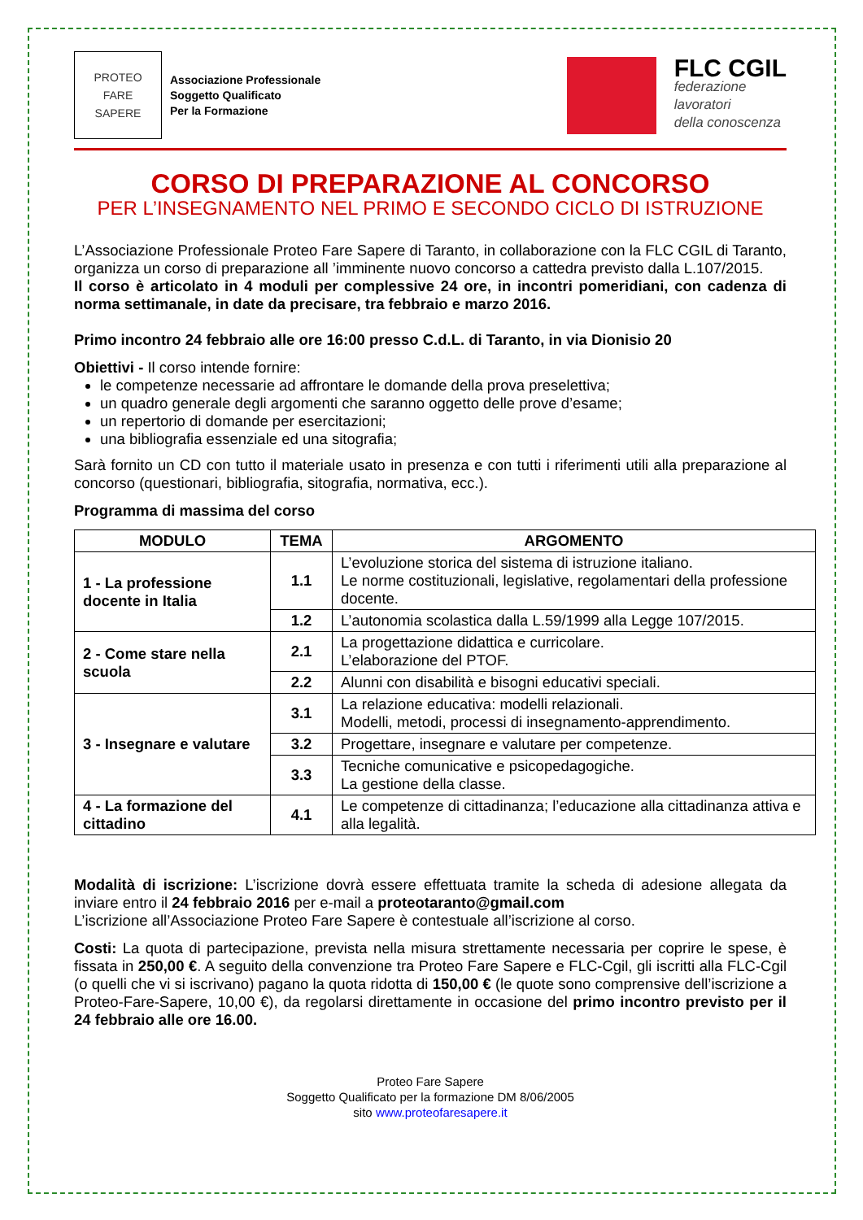PROTEO
FARE
SAPERE
Associazione Professionale
Soggetto Qualificato
Per la Formazione
FLC CGIL
federazione
lavoratori
della conoscenza
CORSO DI PREPARAZIONE AL CONCORSO
PER L’INSEGNAMENTO NEL PRIMO E SECONDO CICLO DI ISTRUZIONE
L’Associazione Professionale Proteo Fare Sapere di Taranto, in collaborazione con la FLC CGIL di Taranto, organizza un corso di preparazione all ’imminente nuovo concorso a cattedra previsto dalla L.107/2015.
Il corso è articolato in 4 moduli per complessive 24 ore, in incontri pomeridiani, con cadenza di norma settimanale, in date da precisare, tra febbraio e marzo 2016.
Primo incontro 24 febbraio alle ore 16:00 presso C.d.L. di Taranto, in via Dionisio 20
Obiettivi - Il corso intende fornire:
le competenze necessarie ad affrontare le domande della prova preselettiva;
un quadro generale degli argomenti che saranno oggetto delle prove d’esame;
un repertorio di domande per esercitazioni;
una bibliografia essenziale ed una sitografia;
Sarà fornito un CD con tutto il materiale usato in presenza e con tutti i riferimenti utili alla preparazione al concorso (questionari, bibliografia, sitografia, normativa, ecc.).
Programma di massima del corso
| MODULO | TEMA | ARGOMENTO |
| --- | --- | --- |
| 1 - La professione docente in Italia | 1.1 | L’evoluzione storica del sistema di istruzione italiano. Le norme costituzionali, legislative, regolamentari della professione docente. |
| | 1.2 | L’autonomia scolastica dalla L.59/1999 alla Legge 107/2015. |
| 2 - Come stare nella scuola | 2.1 | La progettazione didattica e curricolare. L’elaborazione del PTOF. |
| | 2.2 | Alunni con disabilità e bisogni educativi speciali. |
| 3 - Insegnare e valutare | 3.1 | La relazione educativa: modelli relazionali. Modelli, metodi, processi di insegnamento-apprendimento. |
| | 3.2 | Progettare, insegnare e valutare per competenze. |
| | 3.3 | Tecniche comunicative e psicopedagogiche. La gestione della classe. |
| 4 - La formazione del cittadino | 4.1 | Le competenze di cittadinanza; l’educazione alla cittadinanza attiva e alla legalità. |
Modalità di iscrizione: L’iscrizione dovrà essere effettuata tramite la scheda di adesione allegata da inviare entro il 24 febbraio 2016 per e-mail a proteotaranto@gmail.com
L’iscrizione all’Associazione Proteo Fare Sapere è contestuale all’iscrizione al corso.
Costi: La quota di partecipazione, prevista nella misura strettamente necessaria per coprire le spese, è fissata in 250,00 €. A seguito della convenzione tra Proteo Fare Sapere e FLC-Cgil, gli iscritti alla FLC-Cgil (o quelli che vi si iscrivano) pagano la quota ridotta di 150,00 € (le quote sono comprensive dell’iscrizione a Proteo-Fare-Sapere, 10,00 €), da regolarsi direttamente in occasione del primo incontro previsto per il 24 febbraio alle ore 16.00.
Proteo Fare Sapere
Soggetto Qualificato per la formazione DM 8/06/2005
sito www.proteofaresapere.it